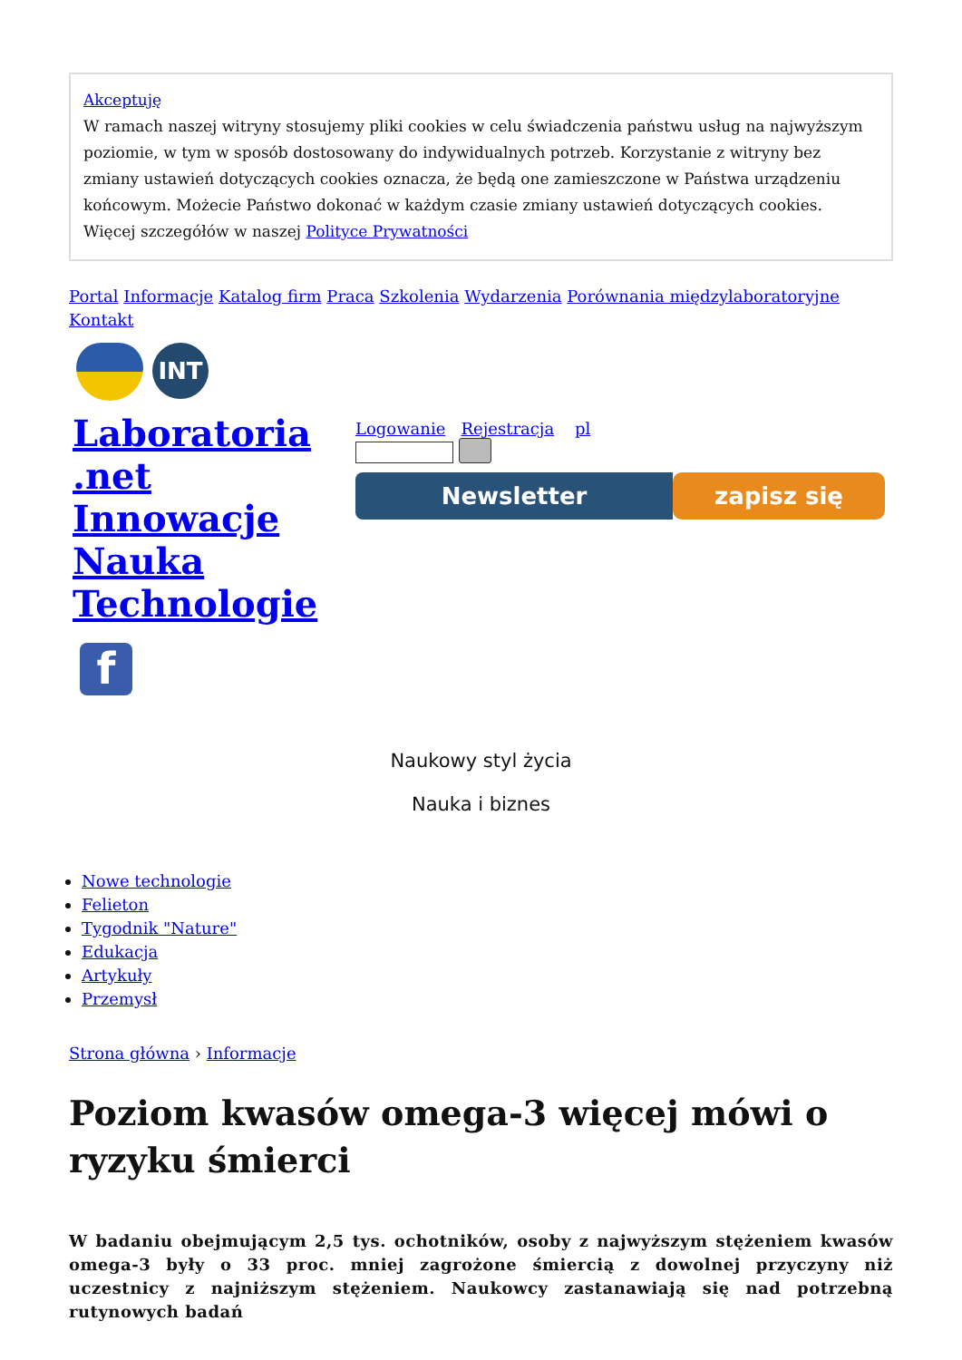Akceptuję
W ramach naszej witryny stosujemy pliki cookies w celu świadczenia państwu usług na najwyższym poziomie, w tym w sposób dostosowany do indywidualnych potrzeb. Korzystanie z witryny bez zmiany ustawień dotyczących cookies oznacza, że będą one zamieszczone w Państwa urządzeniu końcowym. Możecie Państwo dokonać w każdym czasie zmiany ustawień dotyczących cookies. Więcej szczegółów w naszej Polityce Prywatności
Portal Informacje Katalog firm Praca Szkolenia Wydarzenia Porównania międzylaboratoryjne Kontakt
INT
Laboratoria .net Innowacje Nauka Technologie
f
Logowanie Rejestracja pl
Newsletter zapisz się
Naukowy styl życia
Nauka i biznes
Nowe technologie
Felieton
Tygodnik "Nature"
Edukacja
Artykuły
Przemysł
Strona główna › Informacje
Poziom kwasów omega-3 więcej mówi o ryzyku śmierci
W badaniu obejmującym 2,5 tys. ochotników, osoby z najwyższym stężeniem kwasów omega-3 były o 33 proc. mniej zagrożone śmiercią z dowolnej przyczyny niż uczestnicy z najniższym stężeniem. Naukowcy zastanawiają się nad potrzebną rutynowych badań